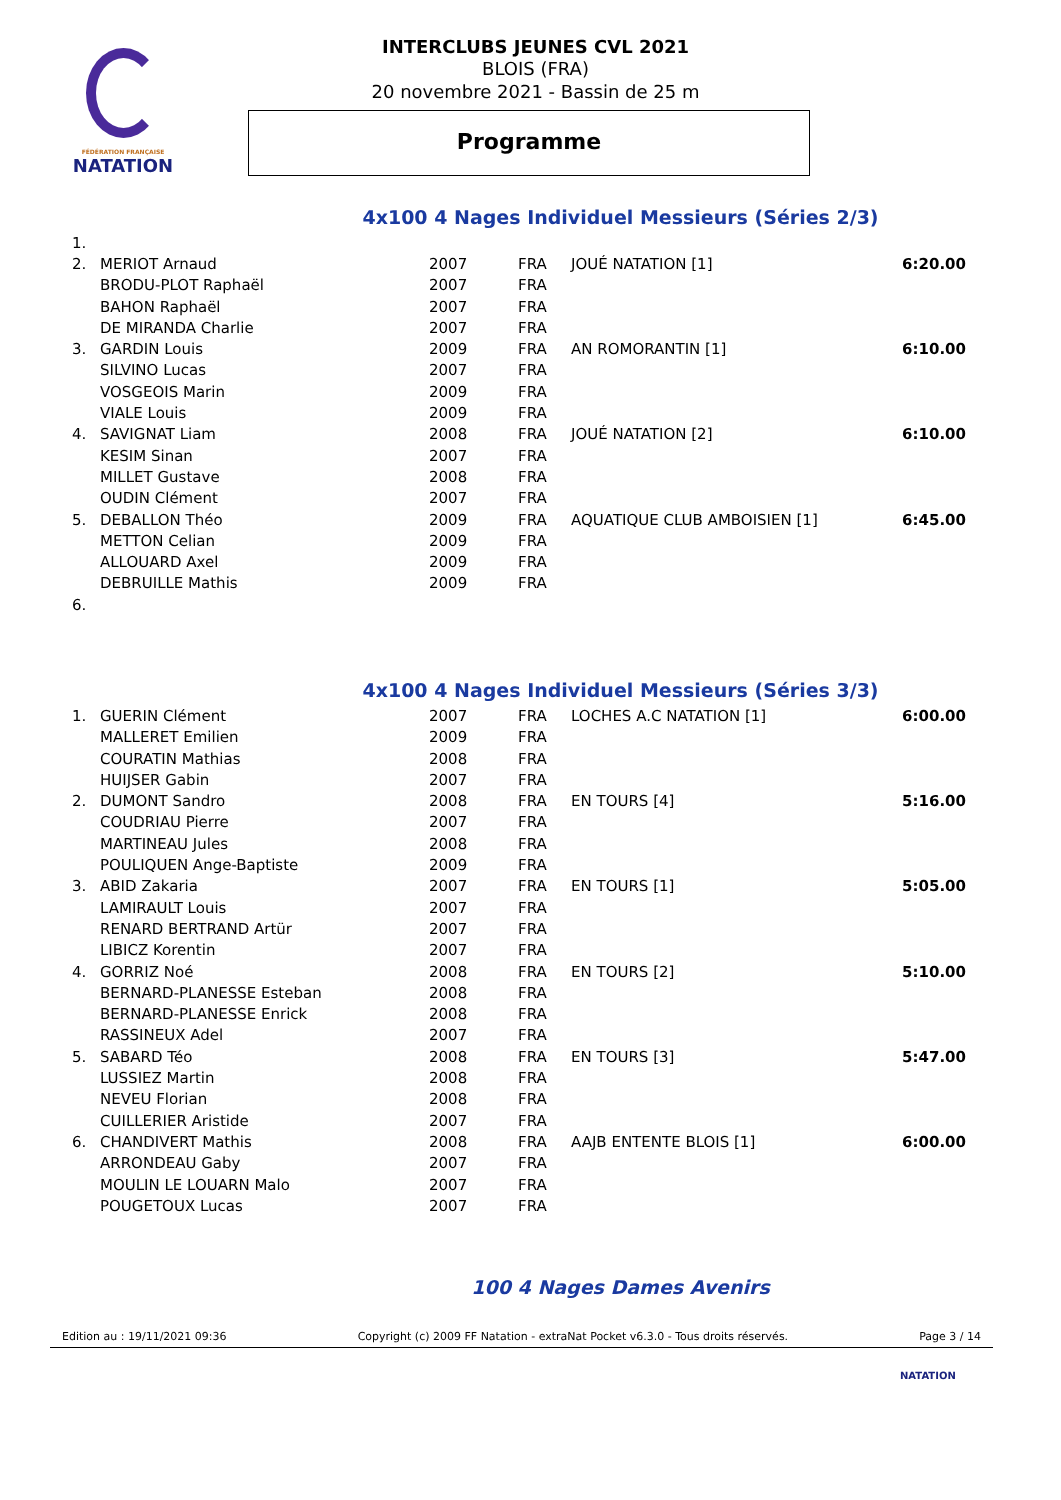FÉDÉRATION FRANÇAISE
NATATION
INTERCLUBS JEUNES CVL 2021
BLOIS (FRA)
20 novembre 2021 - Bassin de 25 m
Programme
4x100 4 Nages Individuel Messieurs (Séries 2/3)
| 1. | | | | | |
| 2. | MERIOT Arnaud | 2007 | FRA | JOUÉ NATATION [1] | 6:20.00 |
| | BRODU-PLOT Raphaël | 2007 | FRA | | |
| | BAHON Raphaël | 2007 | FRA | | |
| | DE MIRANDA Charlie | 2007 | FRA | | |
| 3. | GARDIN Louis | 2009 | FRA | AN ROMORANTIN [1] | 6:10.00 |
| | SILVINO Lucas | 2007 | FRA | | |
| | VOSGEOIS Marin | 2009 | FRA | | |
| | VIALE Louis | 2009 | FRA | | |
| 4. | SAVIGNAT Liam | 2008 | FRA | JOUÉ NATATION [2] | 6:10.00 |
| | KESIM Sinan | 2007 | FRA | | |
| | MILLET Gustave | 2008 | FRA | | |
| | OUDIN Clément | 2007 | FRA | | |
| 5. | DEBALLON Théo | 2009 | FRA | AQUATIQUE CLUB AMBOISIEN [1] | 6:45.00 |
| | METTON Celian | 2009 | FRA | | |
| | ALLOUARD Axel | 2009 | FRA | | |
| | DEBRUILLE Mathis | 2009 | FRA | | |
| 6. | | | | | |
4x100 4 Nages Individuel Messieurs (Séries 3/3)
| 1. | GUERIN Clément | 2007 | FRA | LOCHES A.C NATATION [1] | 6:00.00 |
| | MALLERET Emilien | 2009 | FRA | | |
| | COURATIN Mathias | 2008 | FRA | | |
| | HUIJSER Gabin | 2007 | FRA | | |
| 2. | DUMONT Sandro | 2008 | FRA | EN TOURS [4] | 5:16.00 |
| | COUDRIAU Pierre | 2007 | FRA | | |
| | MARTINEAU Jules | 2008 | FRA | | |
| | POULIQUEN Ange-Baptiste | 2009 | FRA | | |
| 3. | ABID Zakaria | 2007 | FRA | EN TOURS [1] | 5:05.00 |
| | LAMIRAULT Louis | 2007 | FRA | | |
| | RENARD BERTRAND Artür | 2007 | FRA | | |
| | LIBICZ Korentin | 2007 | FRA | | |
| 4. | GORRIZ Noé | 2008 | FRA | EN TOURS [2] | 5:10.00 |
| | BERNARD-PLANESSE Esteban | 2008 | FRA | | |
| | BERNARD-PLANESSE Enrick | 2008 | FRA | | |
| | RASSINEUX Adel | 2007 | FRA | | |
| 5. | SABARD Téo | 2008 | FRA | EN TOURS [3] | 5:47.00 |
| | LUSSIEZ Martin | 2008 | FRA | | |
| | NEVEU Florian | 2008 | FRA | | |
| | CUILLERIER Aristide | 2007 | FRA | | |
| 6. | CHANDIVERT Mathis | 2008 | FRA | AAJB ENTENTE BLOIS [1] | 6:00.00 |
| | ARRONDEAU Gaby | 2007 | FRA | | |
| | MOULIN LE LOUARN Malo | 2007 | FRA | | |
| | POUGETOUX Lucas | 2007 | FRA | | |
100 4 Nages Dames Avenirs
Edition au : 19/11/2021 09:36 Copyright (c) 2009 FF Natation - extraNat Pocket v6.3.0 - Tous droits réservés. Page 3 / 14
NATATION